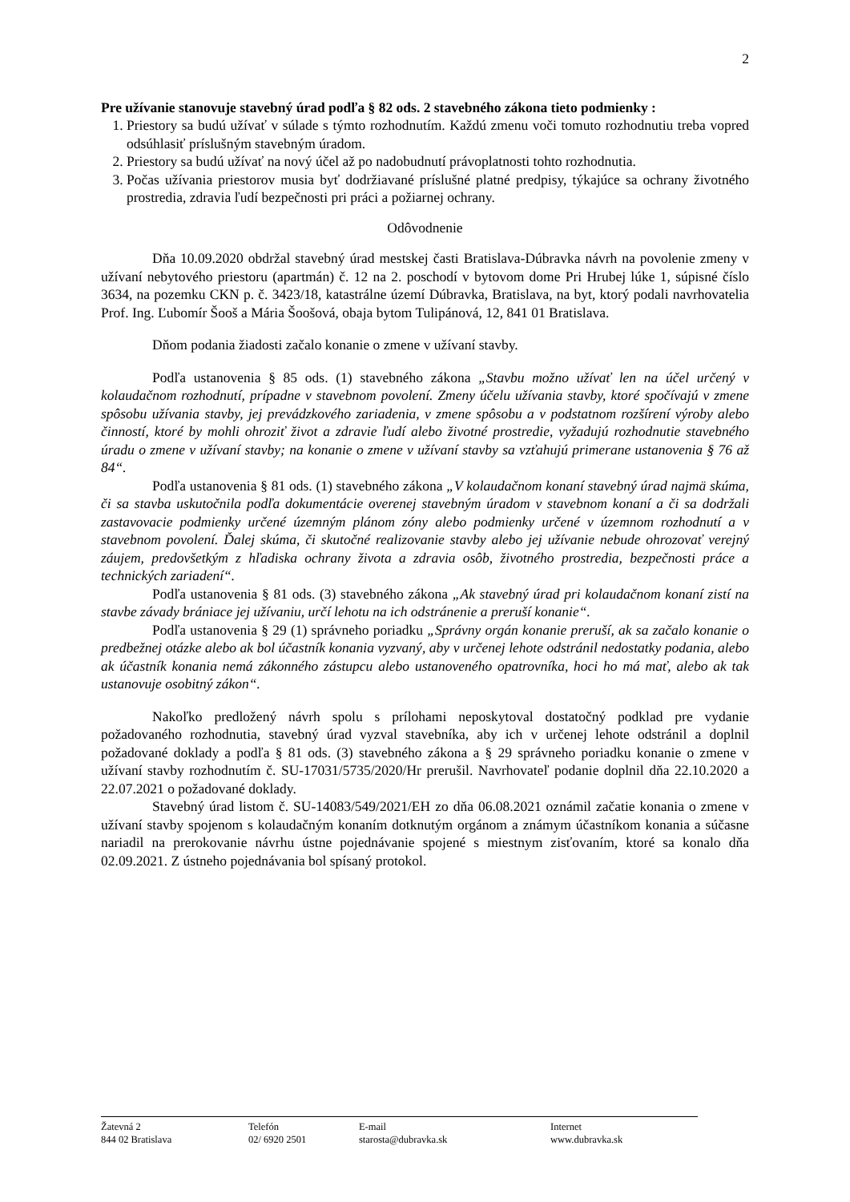2
Pre užívanie stanovuje stavebný úrad podľa § 82 ods. 2 stavebného zákona tieto podmienky :
1. Priestory sa budú užívať v súlade s týmto rozhodnutím. Každú zmenu voči tomuto rozhodnutiu treba vopred odsúhlasiť príslušným stavebným úradom.
2. Priestory sa budú užívať na nový účel až po nadobudnutí právoplatnosti tohto rozhodnutia.
3. Počas užívania priestorov musia byť dodržiavané príslušné platné predpisy, týkajúce sa ochrany životného prostredia, zdravia ľudí bezpečnosti pri práci a požiarnej ochrany.
Odôvodnenie
Dňa 10.09.2020 obdržal stavebný úrad mestskej časti Bratislava-Dúbravka návrh na povolenie zmeny v užívaní nebytového priestoru (apartmán) č. 12 na 2. poschodí v bytovom dome Pri Hrubej lúke 1, súpisné číslo 3634, na pozemku CKN p. č. 3423/18, katastrálne území Dúbravka, Bratislava, na byt, ktorý podali navrhovatelia Prof. Ing. Ľubomír Šooš a Mária Šoošová, obaja bytom Tulipánová, 12, 841 01 Bratislava.
Dňom podania žiadosti začalo konanie o zmene v užívaní stavby.
Podľa ustanovenia § 85 ods. (1) stavebného zákona „Stavbu možno užívať len na účel určený v kolaudačnom rozhodnutí, prípadne v stavebnom povolení. Zmeny účelu užívania stavby, ktoré spočívajú v zmene spôsobu užívania stavby, jej prevádzkového zariadenia, v zmene spôsobu a v podstatnom rozšírení výroby alebo činností, ktoré by mohli ohroziť život a zdravie ľudí alebo životné prostredie, vyžadujú rozhodnutie stavebného úradu o zmene v užívaní stavby; na konanie o zmene v užívaní stavby sa vzťahujú primerane ustanovenia § 76 až 84“.
Podľa ustanovenia § 81 ods. (1) stavebného zákona „V kolaudačnom konaní stavebný úrad najmä skúma, či sa stavba uskutočnila podľa dokumentácie overenej stavebným úradom v stavebnom konaní a či sa dodržali zastavovacie podmienky určené územným plánom zóny alebo podmienky určené v územnom rozhodnutí a v stavebnom povolení. Ďalej skúma, či skutočné realizovanie stavby alebo jej užívanie nebude ohrozovať verejný záujem, predovšetkým z hľadiska ochrany života a zdravia osôb, životného prostredia, bezpečnosti práce a technických zariadení“.
Podľa ustanovenia § 81 ods. (3) stavebného zákona „Ak stavebný úrad pri kolaudačnom konaní zistí na stavbe závady brániace jej užívaniu, určí lehotu na ich odstránenie a preruší konanie“.
Podľa ustanovenia § 29 (1) správneho poriadku „Správny orgán konanie preruší, ak sa začalo konanie o predbežnej otázke alebo ak bol účastník konania vyzvaný, aby v určenej lehote odstránil nedostatky podania, alebo ak účastník konania nemá zákonného zástupcu alebo ustanoveného opatrovníka, hoci ho má mať, alebo ak tak ustanovuje osobitný zákon“.
Nakoľko predložený návrh spolu s prílohami neposkytoval dostatočný podklad pre vydanie požadovaného rozhodnutia, stavebný úrad vyzval stavebníka, aby ich v určenej lehote odstránil a doplnil požadované doklady a podľa § 81 ods. (3) stavebného zákona a § 29 správneho poriadku konanie o zmene v užívaní stavby rozhodnutím č. SU-17031/5735/2020/Hr prerušil. Navrhovateľ podanie doplnil dňa 22.10.2020 a 22.07.2021 o požadované doklady.
Stavebný úrad listom č. SU-14083/549/2021/EH zo dňa 06.08.2021 oznámil začatie konania o zmene v užívaní stavby spojenom s kolaudačným konaním dotknutým orgánom a známym účastníkom konania a súčasne nariadil na prerokovanie návrhu ústne pojednávanie spojené s miestnym zisťovaním, ktoré sa konalo dňa 02.09.2021. Z ústneho pojednávania bol spísaný protokol.
Žatevná 2
844 02 Bratislava
Telefón
02/ 6920 2501
E-mail
starosta@dubravka.sk
Internet
www.dubravka.sk